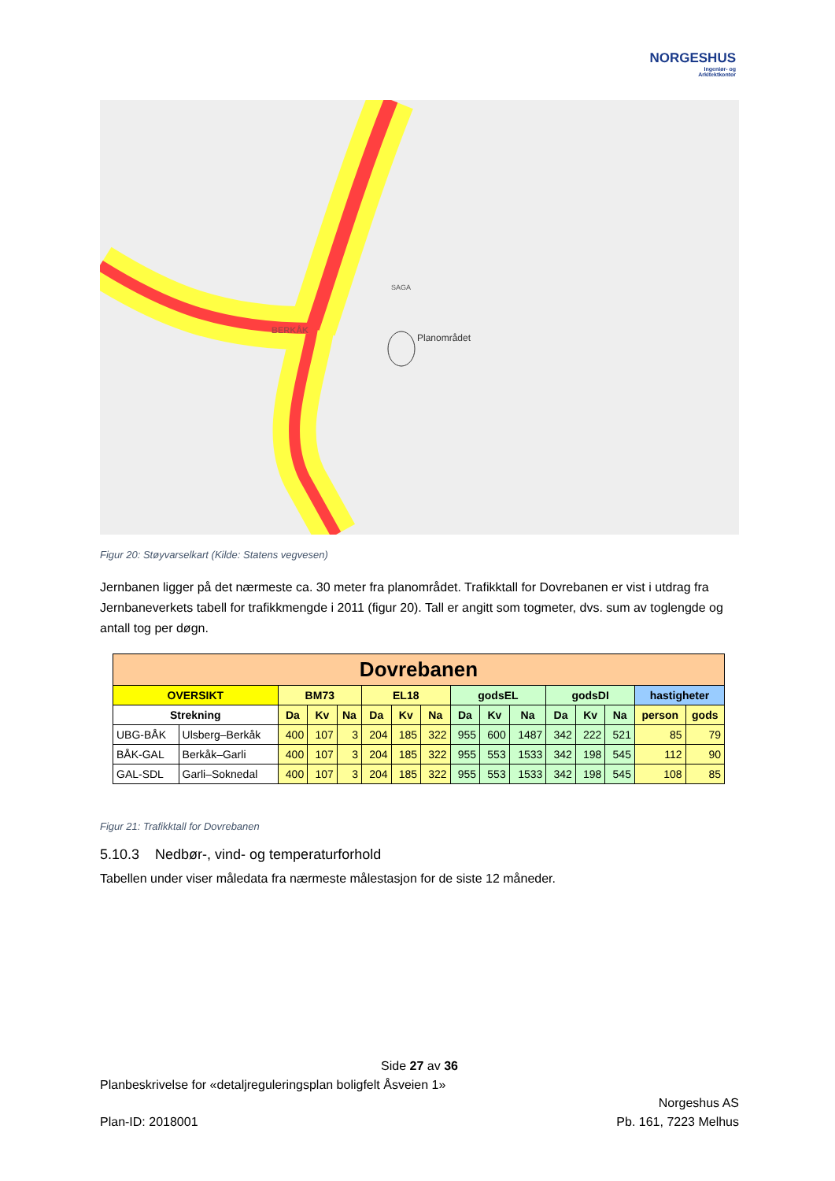NORGESHUS
Ingeniør- og
Arkitektkontor
Planområdet
BERKÅK
SAGA
Figur 20: Støyvarselkart (Kilde: Statens vegvesen)
Jernbanen ligger på det nærmeste ca. 30 meter fra planområdet. Trafikktall for Dovrebanen er vist i utdrag fra Jernbaneverkets tabell for trafikkmengde i 2011 (figur 20). Tall er angitt som togmeter, dvs. sum av toglengde og antall tog per døgn.
| Dovrebanen | | | | | | | | | | | | | | | |
| --- | --- | --- | --- | --- | --- | --- | --- | --- | --- | --- | --- | --- | --- | --- | --- |
| OVERSIKT | | BM73 | | | EL18 | | | godsEL | | | godsDI | | | hastigheter | |
| Strekning | | Da | Kv | Na | Da | Kv | Na | Da | Kv | Na | Da | Kv | Na | person | gods |
| UBG-BÅK | Ulsberg–Berkåk | 400 | 107 | 3 | 204 | 185 | 322 | 955 | 600 | 1487 | 342 | 222 | 521 | 85 | 79 |
| BÅK-GAL | Berkåk–Garli | 400 | 107 | 3 | 204 | 185 | 322 | 955 | 553 | 1533 | 342 | 198 | 545 | 112 | 90 |
| GAL-SDL | Garli–Soknedal | 400 | 107 | 3 | 204 | 185 | 322 | 955 | 553 | 1533 | 342 | 198 | 545 | 108 | 85 |
Figur 21: Trafikktall for Dovrebanen
5.10.3 Nedbør-, vind- og temperaturforhold
Tabellen under viser måledata fra nærmeste målestasjon for de siste 12 måneder.
Side 27 av 36
Planbeskrivelse for «detaljreguleringsplan boligfelt Åsveien 1»
Norgeshus AS
Plan-ID: 2018001 Pb. 161, 7223 Melhus